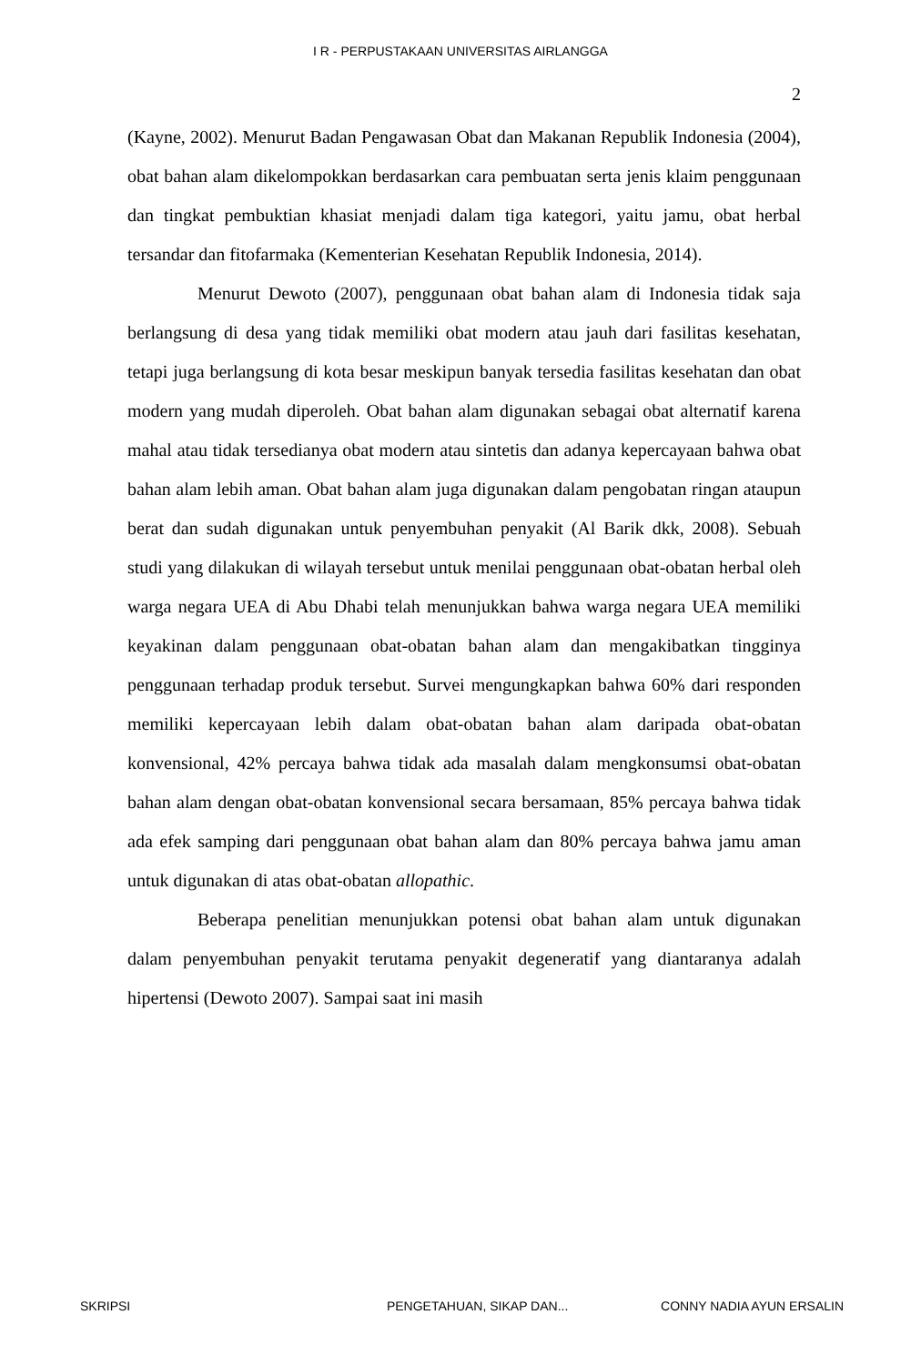I R - PERPUSTAKAAN UNIVERSITAS AIRLANGGA
2
(Kayne, 2002). Menurut Badan Pengawasan Obat dan Makanan Republik Indonesia (2004), obat bahan alam dikelompokkan berdasarkan cara pembuatan serta jenis klaim penggunaan dan tingkat pembuktian khasiat menjadi dalam tiga kategori, yaitu jamu, obat herbal tersandar dan fitofarmaka (Kementerian Kesehatan Republik Indonesia, 2014).
Menurut Dewoto (2007), penggunaan obat bahan alam di Indonesia tidak saja berlangsung di desa yang tidak memiliki obat modern atau jauh dari fasilitas kesehatan, tetapi juga berlangsung di kota besar meskipun banyak tersedia fasilitas kesehatan dan obat modern yang mudah diperoleh. Obat bahan alam digunakan sebagai obat alternatif karena mahal atau tidak tersedianya obat modern atau sintetis dan adanya kepercayaan bahwa obat bahan alam lebih aman. Obat bahan alam juga digunakan dalam pengobatan ringan ataupun berat dan sudah digunakan untuk penyembuhan penyakit (Al Barik dkk, 2008). Sebuah studi yang dilakukan di wilayah tersebut untuk menilai penggunaan obat-obatan herbal oleh warga negara UEA di Abu Dhabi telah menunjukkan bahwa warga negara UEA memiliki keyakinan dalam penggunaan obat-obatan bahan alam dan mengakibatkan tingginya penggunaan terhadap produk tersebut. Survei mengungkapkan bahwa 60% dari responden memiliki kepercayaan lebih dalam obat-obatan bahan alam daripada obat-obatan konvensional, 42% percaya bahwa tidak ada masalah dalam mengkonsumsi obat-obatan bahan alam dengan obat-obatan konvensional secara bersamaan, 85% percaya bahwa tidak ada efek samping dari penggunaan obat bahan alam dan 80% percaya bahwa jamu aman untuk digunakan di atas obat-obatan allopathic.
Beberapa penelitian menunjukkan potensi obat bahan alam untuk digunakan dalam penyembuhan penyakit terutama penyakit degeneratif yang diantaranya adalah hipertensi (Dewoto 2007). Sampai saat ini masih
SKRIPSI PENGETAHUAN, SIKAP DAN... CONNY NADIA AYUN ERSALIN